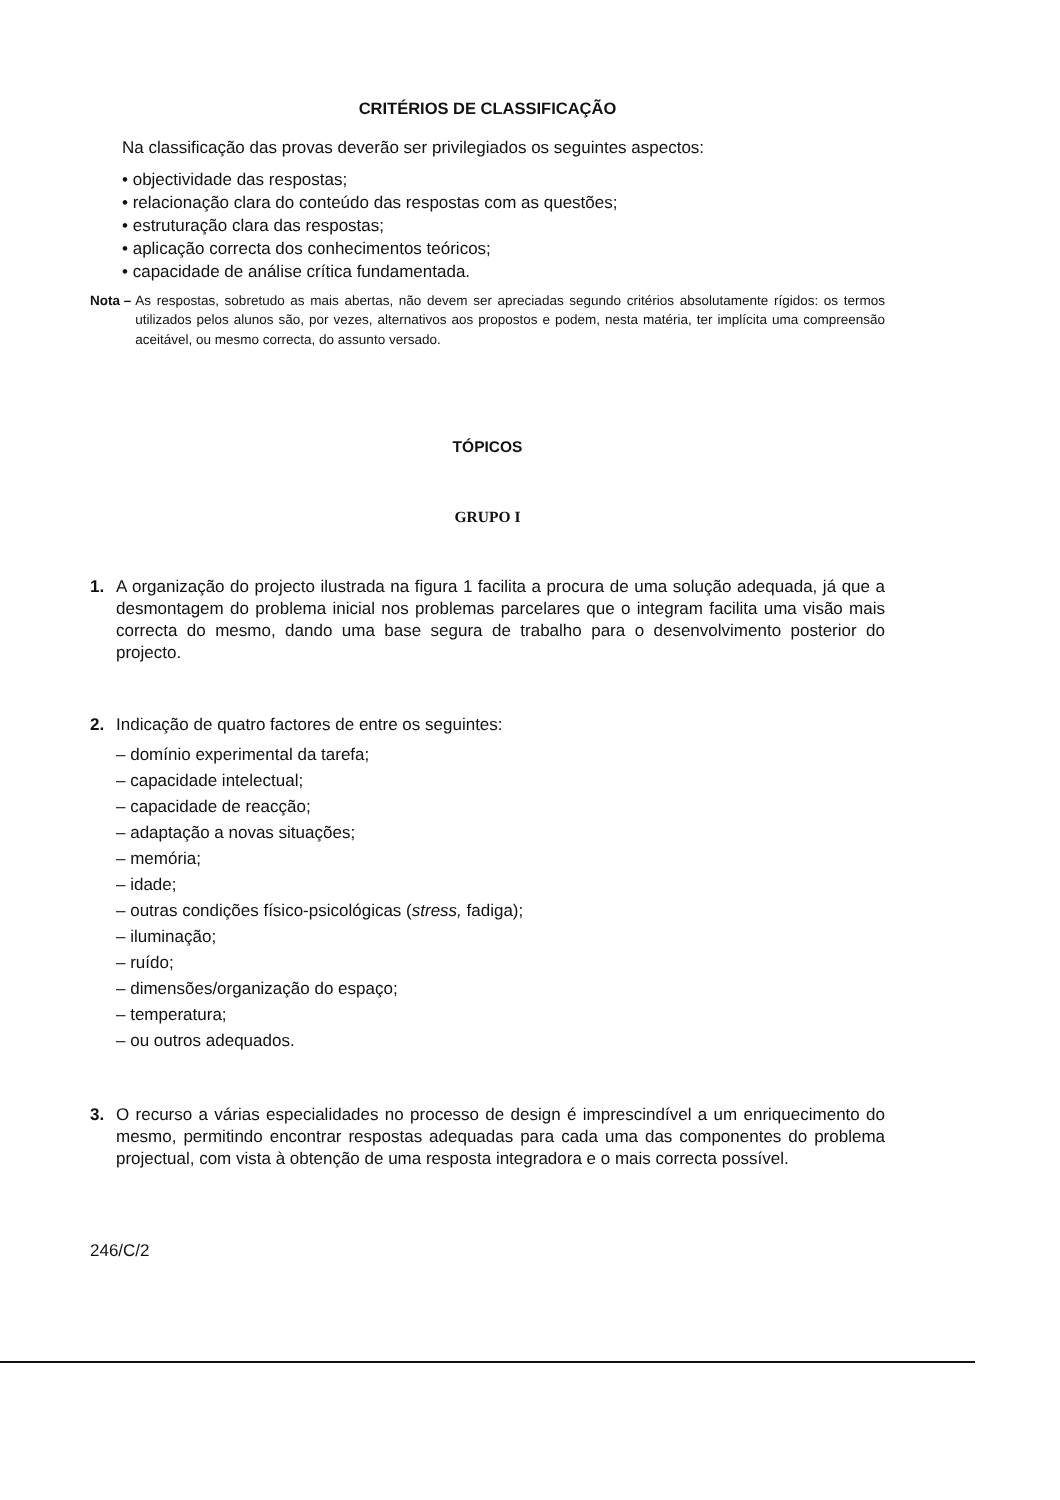CRITÉRIOS DE CLASSIFICAÇÃO
Na classificação das provas deverão ser privilegiados os seguintes aspectos:
• objectividade das respostas;
• relacionação clara do conteúdo das respostas com as questões;
• estruturação clara das respostas;
• aplicação correcta dos conhecimentos teóricos;
• capacidade de análise crítica fundamentada.
Nota – As respostas, sobretudo as mais abertas, não devem ser apreciadas segundo critérios absolutamente rígidos: os termos utilizados pelos alunos são, por vezes, alternativos aos propostos e podem, nesta matéria, ter implícita uma compreensão aceitável, ou mesmo correcta, do assunto versado.
TÓPICOS
GRUPO I
1. A organização do projecto ilustrada na figura 1 facilita a procura de uma solução adequada, já que a desmontagem do problema inicial nos problemas parcelares que o integram facilita uma visão mais correcta do mesmo, dando uma base segura de trabalho para o desenvolvimento posterior do projecto.
2. Indicação de quatro factores de entre os seguintes:
– domínio experimental da tarefa;
– capacidade intelectual;
– capacidade de reacção;
– adaptação a novas situações;
– memória;
– idade;
– outras condições físico-psicológicas (stress, fadiga);
– iluminação;
– ruído;
– dimensões/organização do espaço;
– temperatura;
– ou outros adequados.
3. O recurso a várias especialidades no processo de design é imprescindível a um enriquecimento do mesmo, permitindo encontrar respostas adequadas para cada uma das componentes do problema projectual, com vista à obtenção de uma resposta integradora e o mais correcta possível.
246/C/2